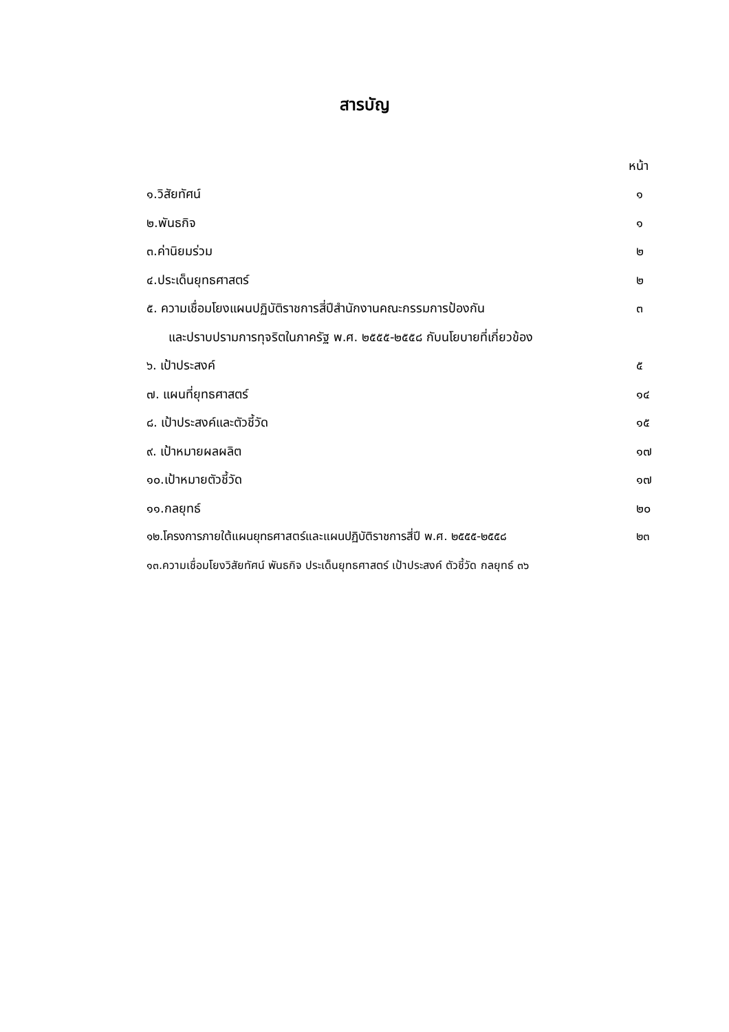สารบัญ
หน้า
๑.วิสัยทัศน์ ๑
๒.พันธกิจ ๑
๓.ค่านิยมร่วม ๒
๔.ประเด็นยุทธศาสตร์ ๒
๕. ความเชื่อมโยงแผนปฏิบัติราชการสี่ปีสำนักงานคณะกรรมการป้องกัน ๓
และปราบปรามการทุจริตในภาครัฐ พ.ศ. ๒๕๕๕-๒๕๕๘ กับนโยบายที่เกี่ยวข้อง
๖. เป้าประสงค์ ๕
๗. แผนที่ยุทธศาสตร์ ๑๔
๘. เป้าประสงค์และตัวชี้วัด ๑๕
๙. เป้าหมายผลผลิต ๑๗
๑๐.เป้าหมายตัวชี้วัด ๑๗
๑๑.กลยุทธ์ ๒๐
๑๒.โครงการภายใต้แผนยุทธศาสตร์และแผนปฏิบัติราชการสี่ปี พ.ศ. ๒๕๕๕-๒๕๕๘ ๒๓
๑๓.ความเชื่อมโยงวิสัยทัศน์ พันธกิจ ประเด็นยุทธศาสตร์ เป้าประสงค์ ตัวชี้วัด กลยุทธ์ ๓๖